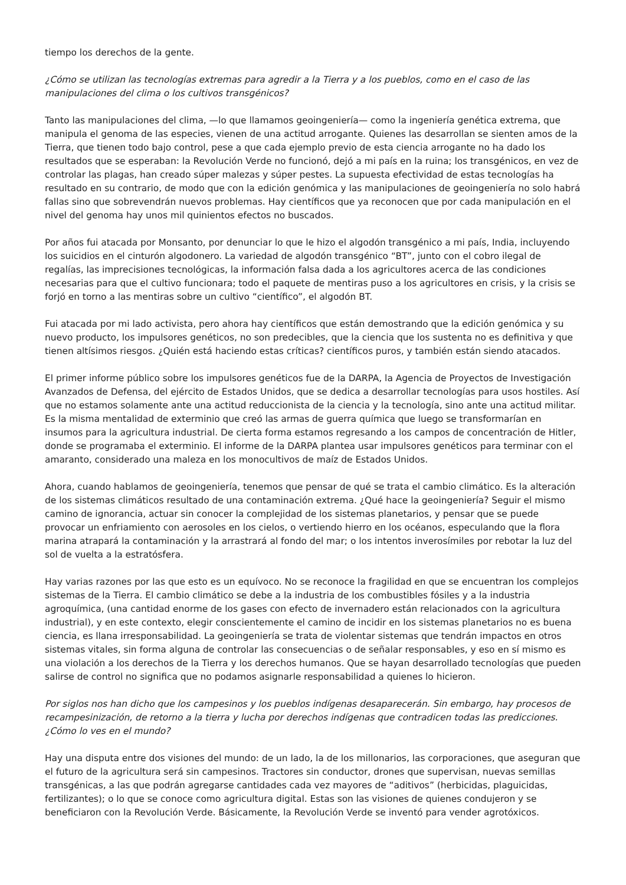tiempo los derechos de la gente.
¿Cómo se utilizan las tecnologías extremas para agredir a la Tierra y a los pueblos, como en el caso de las manipulaciones del clima o los cultivos transgénicos?
Tanto las manipulaciones del clima, —lo que llamamos geoingeniería— como la ingeniería genética extrema, que manipula el genoma de las especies, vienen de una actitud arrogante. Quienes las desarrollan se sienten amos de la Tierra, que tienen todo bajo control, pese a que cada ejemplo previo de esta ciencia arrogante no ha dado los resultados que se esperaban: la Revolución Verde no funcionó, dejó a mi país en la ruina; los transgénicos, en vez de controlar las plagas, han creado súper malezas y súper pestes. La supuesta efectividad de estas tecnologías ha resultado en su contrario, de modo que con la edición genómica y las manipulaciones de geoingeniería no solo habrá fallas sino que sobrevendrán nuevos problemas. Hay científicos que ya reconocen que por cada manipulación en el nivel del genoma hay unos mil quinientos efectos no buscados.
Por años fui atacada por Monsanto, por denunciar lo que le hizo el algodón transgénico a mi país, India, incluyendo los suicidios en el cinturón algodonero. La variedad de algodón transgénico “BT”, junto con el cobro ilegal de regalías, las imprecisiones tecnológicas, la información falsa dada a los agricultores acerca de las condiciones necesarias para que el cultivo funcionara; todo el paquete de mentiras puso a los agricultores en crisis, y la crisis se forjó en torno a las mentiras sobre un cultivo “científico”, el algodón BT.
Fui atacada por mi lado activista, pero ahora hay científicos que están demostrando que la edición genómica y su nuevo producto, los impulsores genéticos, no son predecibles, que la ciencia que los sustenta no es definitiva y que tienen altísimos riesgos. ¿Quién está haciendo estas críticas? científicos puros, y también están siendo atacados.
El primer informe público sobre los impulsores genéticos fue de la DARPA, la Agencia de Proyectos de Investigación Avanzados de Defensa, del ejército de Estados Unidos, que se dedica a desarrollar tecnologías para usos hostiles. Así que no estamos solamente ante una actitud reduccionista de la ciencia y la tecnología, sino ante una actitud militar. Es la misma mentalidad de exterminio que creó las armas de guerra química que luego se transformarían en insumos para la agricultura industrial. De cierta forma estamos regresando a los campos de concentración de Hitler, donde se programaba el exterminio. El informe de la DARPA plantea usar impulsores genéticos para terminar con el amaranto, considerado una maleza en los monocultivos de maíz de Estados Unidos.
Ahora, cuando hablamos de geoingeniería, tenemos que pensar de qué se trata el cambio climático. Es la alteración de los sistemas climáticos resultado de una contaminación extrema. ¿Qué hace la geoingeniería? Seguir el mismo camino de ignorancia, actuar sin conocer la complejidad de los sistemas planetarios, y pensar que se puede provocar un enfriamiento con aerosoles en los cielos, o vertiendo hierro en los océanos, especulando que la flora marina atrapará la contaminación y la arrastrará al fondo del mar; o los intentos inverosímiles por rebotar la luz del sol de vuelta a la estratósfera.
Hay varias razones por las que esto es un equívoco. No se reconoce la fragilidad en que se encuentran los complejos sistemas de la Tierra. El cambio climático se debe a la industria de los combustibles fósiles y a la industria agroquímica, (una cantidad enorme de los gases con efecto de invernadero están relacionados con la agricultura industrial), y en este contexto, elegir conscientemente el camino de incidir en los sistemas planetarios no es buena ciencia, es llana irresponsabilidad. La geoingeniería se trata de violentar sistemas que tendrán impactos en otros sistemas vitales, sin forma alguna de controlar las consecuencias o de señalar responsables, y eso en sí mismo es una violación a los derechos de la Tierra y los derechos humanos. Que se hayan desarrollado tecnologías que pueden salirse de control no significa que no podamos asignarle responsabilidad a quienes lo hicieron.
Por siglos nos han dicho que los campesinos y los pueblos indígenas desaparecerán. Sin embargo, hay procesos de recampesinización, de retorno a la tierra y lucha por derechos indígenas que contradicen todas las predicciones. ¿Cómo lo ves en el mundo?
Hay una disputa entre dos visiones del mundo: de un lado, la de los millonarios, las corporaciones, que aseguran que el futuro de la agricultura será sin campesinos. Tractores sin conductor, drones que supervisan, nuevas semillas transgénicas, a las que podrán agregarse cantidades cada vez mayores de “aditivos” (herbicidas, plaguicidas, fertilizantes); o lo que se conoce como agricultura digital. Estas son las visiones de quienes condujeron y se beneficiaron con la Revolución Verde. Básicamente, la Revolución Verde se inventó para vender agrotóxicos.